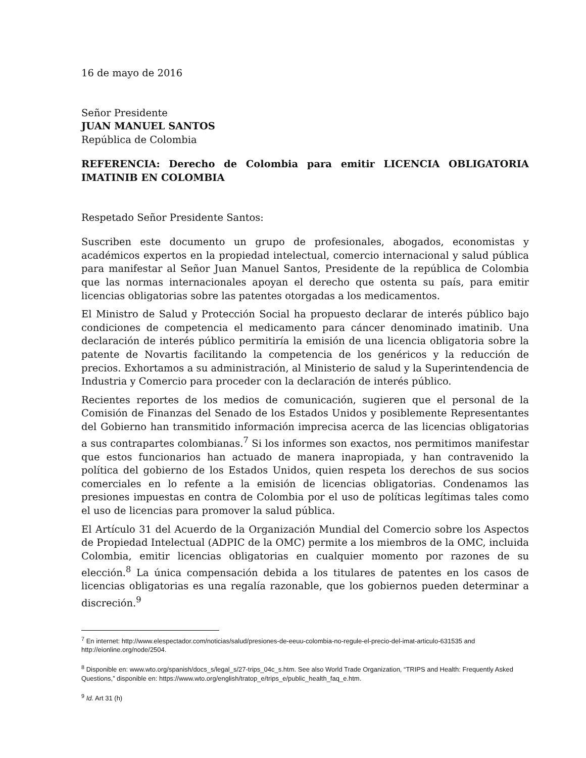16 de mayo de 2016
Señor Presidente
JUAN MANUEL SANTOS
República de Colombia
REFERENCIA: Derecho de Colombia para emitir LICENCIA OBLIGATORIA IMATINIB EN COLOMBIA
Respetado Señor Presidente Santos:
Suscriben este documento un grupo de profesionales, abogados, economistas y académicos expertos en la propiedad intelectual, comercio internacional y salud pública para manifestar al Señor Juan Manuel Santos, Presidente de la república de Colombia que las normas internacionales apoyan el derecho que ostenta su país, para emitir licencias obligatorias sobre las patentes otorgadas a los medicamentos.
El Ministro de Salud y Protección Social ha propuesto declarar de interés público bajo condiciones de competencia el medicamento para cáncer denominado imatinib. Una declaración de interés público permitiría la emisión de una licencia obligatoria sobre la patente de Novartis facilitando la competencia de los genéricos y la reducción de precios. Exhortamos a su administración, al Ministerio de salud y la Superintendencia de Industria y Comercio para proceder con la declaración de interés público.
Recientes reportes de los medios de comunicación, sugieren que el personal de la Comisión de Finanzas del Senado de los Estados Unidos y posiblemente Representantes del Gobierno han transmitido información imprecisa acerca de las licencias obligatorias a sus contrapartes colombianas.<sup>7</sup> Si los informes son exactos, nos permitimos manifestar que estos funcionarios han actuado de manera inapropiada, y han contravenido la política del gobierno de los Estados Unidos, quien respeta los derechos de sus socios comerciales en lo refente a la emisión de licencias obligatorias. Condenamos las presiones impuestas en contra de Colombia por el uso de políticas legítimas tales como el uso de licencias para promover la salud pública.
El Artículo 31 del Acuerdo de la Organización Mundial del Comercio sobre los Aspectos de Propiedad Intelectual (ADPIC de la OMC) permite a los miembros de la OMC, incluida Colombia, emitir licencias obligatorias en cualquier momento por razones de su elección.<sup>8</sup> La única compensación debida a los titulares de patentes en los casos de licencias obligatorias es una regalía razonable, que los gobiernos pueden determinar a discreción.<sup>9</sup>
<sup>7</sup> En internet: http://www.elespectador.com/noticias/salud/presiones-de-eeuu-colombia-no-regule-el-precio-del-imat-articulo-631535 and http://eionline.org/node/2504.
<sup>8</sup> Disponible en: www.wto.org/spanish/docs_s/legal_s/27-trips_04c_s.htm. See also World Trade Organization, “TRIPS and Health: Frequently Asked Questions,” disponible en: https://www.wto.org/english/tratop_e/trips_e/public_health_faq_e.htm.
<sup>9</sup> Id. Art 31 (h)